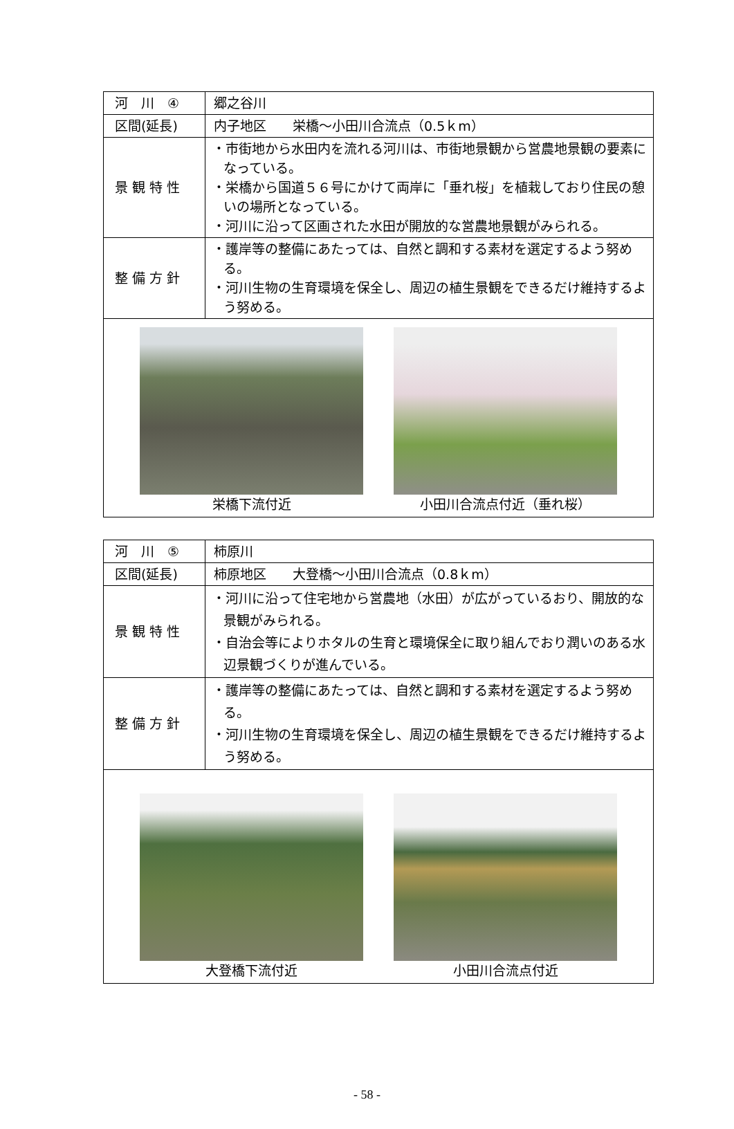| 河 川 ④ | 郷之谷川 |
| 区間(延長) | 内子地区 栄橋～小田川合流点（0.5ｋm） |
| 景 観 特 性 | ・市街地から水田内を流れる河川は、市街地景観から営農地景観の要素になっている。 ・栄橋から国道５６号にかけて両岸に「垂れ桜」を植栽しており住民の憩いの場所となっている。 ・河川に沿って区画された水田が開放的な営農地景観がみられる。 |
| 整 備 方 針 | ・護岸等の整備にあたっては、自然と調和する素材を選定するよう努める。 ・河川生物の生育環境を保全し、周辺の植生景観をできるだけ維持するよう努める。 |
| 栄橋下流付近 小田川合流点付近（垂れ桜） | |
| 河 川 ⑤ | 柿原川 |
| 区間(延長) | 柿原地区 大登橋～小田川合流点（0.8ｋm） |
| 景 観 特 性 | ・河川に沿って住宅地から営農地（水田）が広がっているおり、開放的な景観がみられる。 ・自治会等によりホタルの生育と環境保全に取り組んでおり潤いのある水辺景観づくりが進んでいる。 |
| 整 備 方 針 | ・護岸等の整備にあたっては、自然と調和する素材を選定するよう努める。 ・河川生物の生育環境を保全し、周辺の植生景観をできるだけ維持するよう努める。 |
| 大登橋下流付近 小田川合流点付近 | |
- 58 -